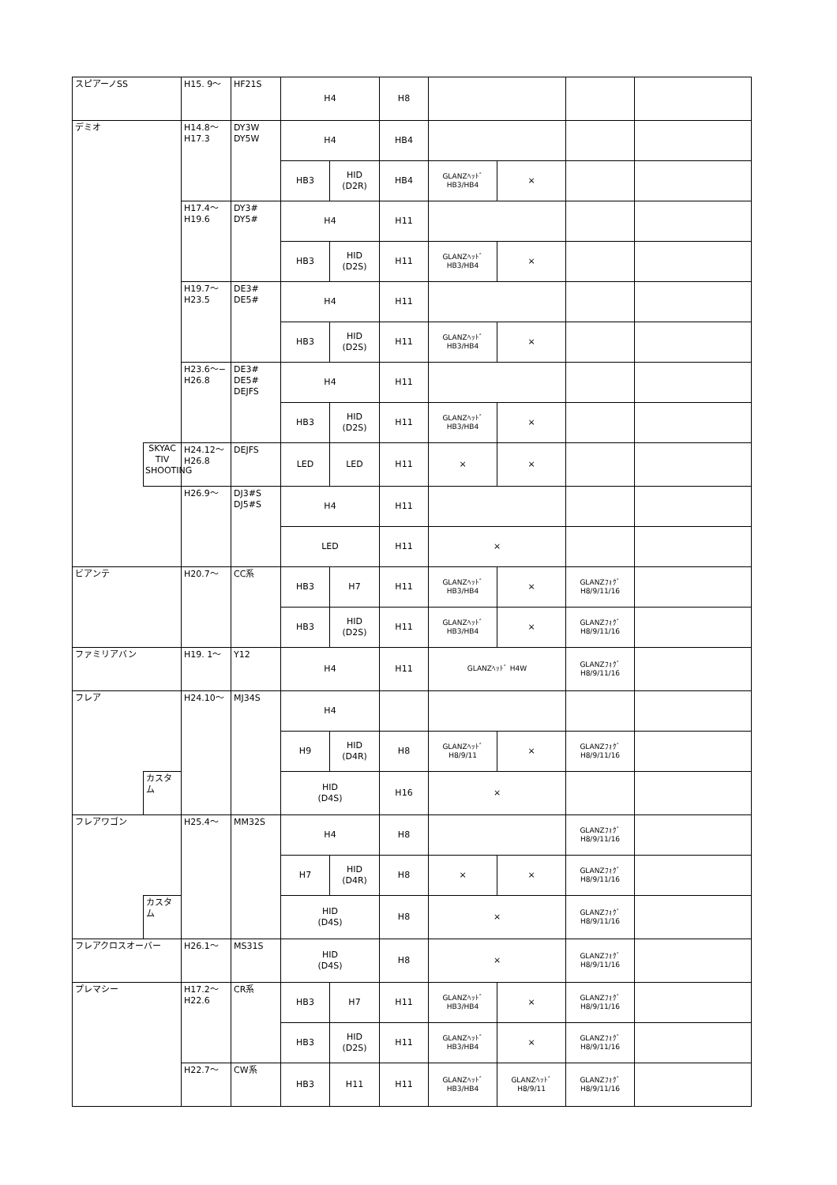| スピアーノSS | | H15. 9〜 | HF21S | H4 | | H8 | | | | |
| デミオ | | H14.8〜 H17.3 | DY3W DY5W | H4 | | HB4 | | | | |
| | | | | HB3 | HID (D2R) | HB4 | GLANZﾍｯﾄﾞ HB3/HB4 | × | | |
| | | H17.4〜 H19.6 | DY3# DY5# | H4 | | H11 | | | | |
| | | | | HB3 | HID (D2S) | H11 | GLANZﾍｯﾄﾞ HB3/HB4 | × | | |
| | | H19.7〜 H23.5 | DE3# DE5# | H4 | | H11 | | | | |
| | | | | HB3 | HID (D2S) | H11 | GLANZﾍｯﾄﾞ HB3/HB4 | × | | |
| | | H23.6〜− H26.8 | DE3# DE5# DEJFS | H4 | | H11 | | | | |
| | | | | HB3 | HID (D2S) | H11 | GLANZﾍｯﾄﾞ HB3/HB4 | × | | |
| | SKYAC TIV SHOOTING | H24.12〜 H26.8 | DEJFS | LED | LED | H11 | × | × | | |
| | | H26.9〜 | DJ3#S DJ5#S | H4 | | H11 | | | | |
| | | | | LED | | H11 | × | | | |
| ビアンテ | | H20.7〜 | CC系 | HB3 | H7 | H11 | GLANZﾍｯﾄﾞ HB3/HB4 | × | GLANZﾌｫｸﾞ H8/9/11/16 | |
| | | | | HB3 | HID (D2S) | H11 | GLANZﾍｯﾄﾞ HB3/HB4 | × | GLANZﾌｫｸﾞ H8/9/11/16 | |
| ファミリアバン | | H19. 1〜 | Y12 | H4 | | H11 | GLANZﾍｯﾄﾞ H4W | | GLANZﾌｫｸﾞ H8/9/11/16 | |
| フレア | | H24.10〜 | MJ34S | H4 | | | | | | |
| | | | | H9 | HID (D4R) | H8 | GLANZﾍｯﾄﾞ H8/9/11 | × | GLANZﾌｫｸﾞ H8/9/11/16 | |
| | カスタム | | | HID (D4S) | | H16 | × | | | |
| フレアワゴン | | H25.4〜 | MM32S | H4 | | H8 | | | GLANZﾌｫｸﾞ H8/9/11/16 | |
| | | | | H7 | HID (D4R) | H8 | × | × | GLANZﾌｫｸﾞ H8/9/11/16 | |
| | カスタム | | | HID (D4S) | | H8 | × | | GLANZﾌｫｸﾞ H8/9/11/16 | |
| フレアクロスオーバー | | H26.1〜 | MS31S | HID (D4S) | | H8 | × | | GLANZﾌｫｸﾞ H8/9/11/16 | |
| プレマシー | | H17.2〜 H22.6 | CR系 | HB3 | H7 | H11 | GLANZﾍｯﾄﾞ HB3/HB4 | × | GLANZﾌｫｸﾞ H8/9/11/16 | |
| | | | | HB3 | HID (D2S) | H11 | GLANZﾍｯﾄﾞ HB3/HB4 | × | GLANZﾌｫｸﾞ H8/9/11/16 | |
| | | H22.7〜 | CW系 | HB3 | H11 | H11 | GLANZﾍｯﾄﾞ HB3/HB4 | GLANZﾍｯﾄﾞ H8/9/11 | GLANZﾌｫｸﾞ H8/9/11/16 | |